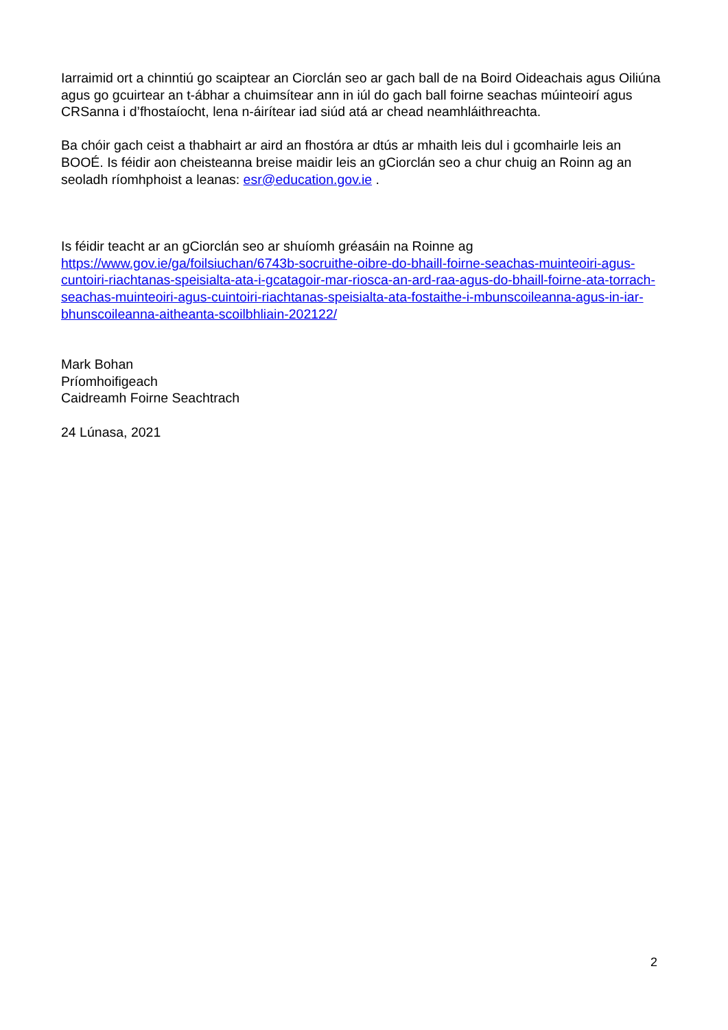Iarraimid ort a chinntiú go scaiptear an Ciorclán seo ar gach ball de na Boird Oideachais agus Oiliúna agus go gcuirtear an t-ábhar a chuimsítear ann in iúl do gach ball foirne seachas múinteoirí agus CRSanna i d’fhostaíocht, lena n-áirítear iad siúd atá ar chead neamhláithreachta.
Ba chóir gach ceist a thabhairt ar aird an fhostóra ar dtús ar mhaith leis dul i gcomhairle leis an BOOÉ. Is féidir aon cheisteanna breise maidir leis an gCiorclán seo a chur chuig an Roinn ag an seoladh ríomhphoist a leanas: esr@education.gov.ie .
Is féidir teacht ar an gCiorclán seo ar shuíomh gréasáin na Roinne ag https://www.gov.ie/ga/foilsiuchan/6743b-socruithe-oibre-do-bhaill-foirne-seachas-muinteoiri-agus-cuntoiri-riachtanas-speisialta-ata-i-gcatagoir-mar-riosca-an-ard-raa-agus-do-bhaill-foirne-ata-torrach-seachas-muinteoiri-agus-cuintoiri-riachtanas-speisialta-ata-fostaithe-i-mbunscoileanna-agus-in-iar-bhunscoileanna-aitheanta-scoilbhliain-202122/
Mark Bohan
Príomhoifigeach
Caidreamh Foirne Seachtrach
24 Lúnasa, 2021
2